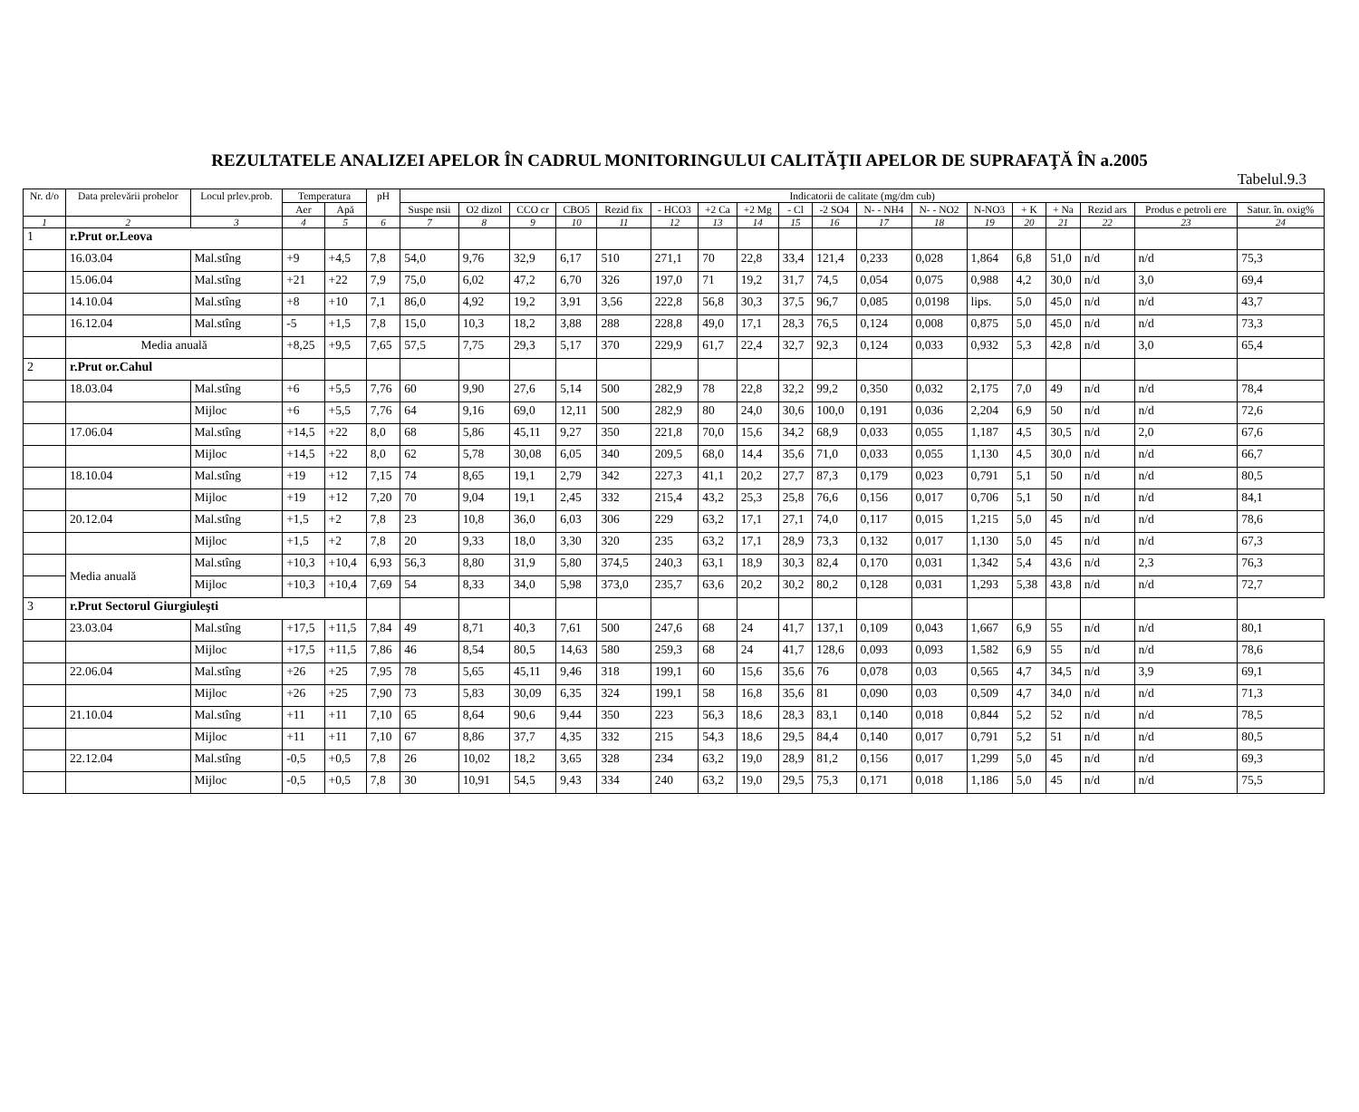REZULTATELE ANALIZEI APELOR ÎN CADRUL MONITORINGULUI CALITĂŢII APELOR DE SUPRAFAŢĂ ÎN a.2005
Tabelul.9.3
| Nr. d/o | Data prelevării probelor | Locul prlev.prob. | Temperatura | | pH | Indicatorii de calitate (mg/dm cub) | | | | | | | | | | | | | | | | | |
| --- | --- | --- | --- | --- | --- | --- | --- | --- | --- | --- | --- | --- | --- | --- | --- | --- | --- | --- | --- | --- | --- | --- | --- |
| | | | Aer | Apă | | Suspe nsii | O2 dizol | CCO cr | CBO5 | Rezid fix | - HCO3 | +2 Ca | +2 Mg | - Cl | -2 SO4 | N- - NH4 | N- - NO2 | N-NO3 | + K | + Na | Rezid ars | Produs e petroli ere | Satur. în. oxig% |
| 1 | 2 | 3 | 4 | 5 | 6 | 7 | 8 | 9 | 10 | 11 | 12 | 13 | 14 | 15 | 16 | 17 | 18 | 19 | 20 | 21 | 22 | 23 | 24 |
| 1 | r.Prut or.Leova | | | | | | | | | | | | | | | | | | | | | | |
| | 16.03.04 | Mal.stîng | +9 | +4,5 | 7,8 | 54,0 | 9,76 | 32,9 | 6,17 | 510 | 271,1 | 70 | 22,8 | 33,4 | 121,4 | 0,233 | 0,028 | 1,864 | 6,8 | 51,0 | n/d | n/d | 75,3 |
| | 15.06.04 | Mal.stîng | +21 | +22 | 7,9 | 75,0 | 6,02 | 47,2 | 6,70 | 326 | 197,0 | 71 | 19,2 | 31,7 | 74,5 | 0,054 | 0,075 | 0,988 | 4,2 | 30,0 | n/d | 3,0 | 69,4 |
| | 14.10.04 | Mal.stîng | +8 | +10 | 7,1 | 86,0 | 4,92 | 19,2 | 3,91 | 3,56 | 222,8 | 56,8 | 30,3 | 37,5 | 96,7 | 0,085 | 0,0198 | lips. | 5,0 | 45,0 | n/d | n/d | 43,7 |
| | 16.12.04 | Mal.stîng | -5 | +1,5 | 7,8 | 15,0 | 10,3 | 18,2 | 3,88 | 288 | 228,8 | 49,0 | 17,1 | 28,3 | 76,5 | 0,124 | 0,008 | 0,875 | 5,0 | 45,0 | n/d | n/d | 73,3 |
| | Media anuală | | +8,25 | +9,5 | 7,65 | 57,5 | 7,75 | 29,3 | 5,17 | 370 | 229,9 | 61,7 | 22,4 | 32,7 | 92,3 | 0,124 | 0,033 | 0,932 | 5,3 | 42,8 | n/d | 3,0 | 65,4 |
| 2 | r.Prut or.Cahul | | | | | | | | | | | | | | | | | | | | | | |
| | 18.03.04 | Mal.stîng | +6 | +5,5 | 7,76 | 60 | 9,90 | 27,6 | 5,14 | 500 | 282,9 | 78 | 22,8 | 32,2 | 99,2 | 0,350 | 0,032 | 2,175 | 7,0 | 49 | n/d | n/d | 78,4 |
| | | Mijloc | +6 | +5,5 | 7,76 | 64 | 9,16 | 69,0 | 12,11 | 500 | 282,9 | 80 | 24,0 | 30,6 | 100,0 | 0,191 | 0,036 | 2,204 | 6,9 | 50 | n/d | n/d | 72,6 |
| | 17.06.04 | Mal.stîng | +14,5 | +22 | 8,0 | 68 | 5,86 | 45,11 | 9,27 | 350 | 221,8 | 70,0 | 15,6 | 34,2 | 68,9 | 0,033 | 0,055 | 1,187 | 4,5 | 30,5 | n/d | 2,0 | 67,6 |
| | | Mijloc | +14,5 | +22 | 8,0 | 62 | 5,78 | 30,08 | 6,05 | 340 | 209,5 | 68,0 | 14,4 | 35,6 | 71,0 | 0,033 | 0,055 | 1,130 | 4,5 | 30,0 | n/d | n/d | 66,7 |
| | 18.10.04 | Mal.stîng | +19 | +12 | 7,15 | 74 | 8,65 | 19,1 | 2,79 | 342 | 227,3 | 41,1 | 20,2 | 27,7 | 87,3 | 0,179 | 0,023 | 0,791 | 5,1 | 50 | n/d | n/d | 80,5 |
| | | Mijloc | +19 | +12 | 7,20 | 70 | 9,04 | 19,1 | 2,45 | 332 | 215,4 | 43,2 | 25,3 | 25,8 | 76,6 | 0,156 | 0,017 | 0,706 | 5,1 | 50 | n/d | n/d | 84,1 |
| | 20.12.04 | Mal.stîng | +1,5 | +2 | 7,8 | 23 | 10,8 | 36,0 | 6,03 | 306 | 229 | 63,2 | 17,1 | 27,1 | 74,0 | 0,117 | 0,015 | 1,215 | 5,0 | 45 | n/d | n/d | 78,6 |
| | | Mijloc | +1,5 | +2 | 7,8 | 20 | 9,33 | 18,0 | 3,30 | 320 | 235 | 63,2 | 17,1 | 28,9 | 73,3 | 0,132 | 0,017 | 1,130 | 5,0 | 45 | n/d | n/d | 67,3 |
| | Media anuală | Mal.stîng | +10,3 | +10,4 | 6,93 | 56,3 | 8,80 | 31,9 | 5,80 | 374,5 | 240,3 | 63,1 | 18,9 | 30,3 | 82,4 | 0,170 | 0,031 | 1,342 | 5,4 | 43,6 | n/d | 2,3 | 76,3 |
| | | Mijloc | +10,3 | +10,4 | 7,69 | 54 | 8,33 | 34,0 | 5,98 | 373,0 | 235,7 | 63,6 | 20,2 | 30,2 | 80,2 | 0,128 | 0,031 | 1,293 | 5,38 | 43,8 | n/d | n/d | 72,7 |
| 3 | r.Prut Sectorul Giurgiuleşti | | | | | | | | | | | | | | | | | | | | | | |
| | 23.03.04 | Mal.stîng | +17,5 | +11,5 | 7,84 | 49 | 8,71 | 40,3 | 7,61 | 500 | 247,6 | 68 | 24 | 41,7 | 137,1 | 0,109 | 0,043 | 1,667 | 6,9 | 55 | n/d | n/d | 80,1 |
| | | Mijloc | +17,5 | +11,5 | 7,86 | 46 | 8,54 | 80,5 | 14,63 | 580 | 259,3 | 68 | 24 | 41,7 | 128,6 | 0,093 | 0,093 | 1,582 | 6,9 | 55 | n/d | n/d | 78,6 |
| | 22.06.04 | Mal.stîng | +26 | +25 | 7,95 | 78 | 5,65 | 45,11 | 9,46 | 318 | 199,1 | 60 | 15,6 | 35,6 | 76 | 0,078 | 0,03 | 0,565 | 4,7 | 34,5 | n/d | 3,9 | 69,1 |
| | | Mijloc | +26 | +25 | 7,90 | 73 | 5,83 | 30,09 | 6,35 | 324 | 199,1 | 58 | 16,8 | 35,6 | 81 | 0,090 | 0,03 | 0,509 | 4,7 | 34,0 | n/d | n/d | 71,3 |
| | 21.10.04 | Mal.stîng | +11 | +11 | 7,10 | 65 | 8,64 | 90,6 | 9,44 | 350 | 223 | 56,3 | 18,6 | 28,3 | 83,1 | 0,140 | 0,018 | 0,844 | 5,2 | 52 | n/d | n/d | 78,5 |
| | | Mijloc | +11 | +11 | 7,10 | 67 | 8,86 | 37,7 | 4,35 | 332 | 215 | 54,3 | 18,6 | 29,5 | 84,4 | 0,140 | 0,017 | 0,791 | 5,2 | 51 | n/d | n/d | 80,5 |
| | 22.12.04 | Mal.stîng | -0,5 | +0,5 | 7,8 | 26 | 10,02 | 18,2 | 3,65 | 328 | 234 | 63,2 | 19,0 | 28,9 | 81,2 | 0,156 | 0,017 | 1,299 | 5,0 | 45 | n/d | n/d | 69,3 |
| | | Mijloc | -0,5 | +0,5 | 7,8 | 30 | 10,91 | 54,5 | 9,43 | 334 | 240 | 63,2 | 19,0 | 29,5 | 75,3 | 0,171 | 0,018 | 1,186 | 5,0 | 45 | n/d | n/d | 75,5 |